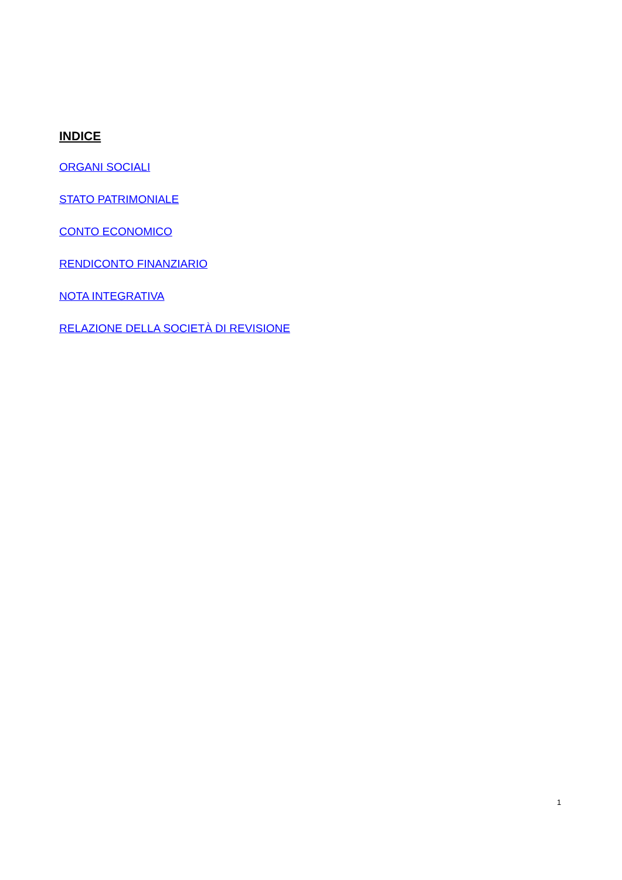INDICE
ORGANI SOCIALI
STATO PATRIMONIALE
CONTO ECONOMICO
RENDICONTO FINANZIARIO
NOTA INTEGRATIVA
RELAZIONE DELLA SOCIETÀ DI REVISIONE
1